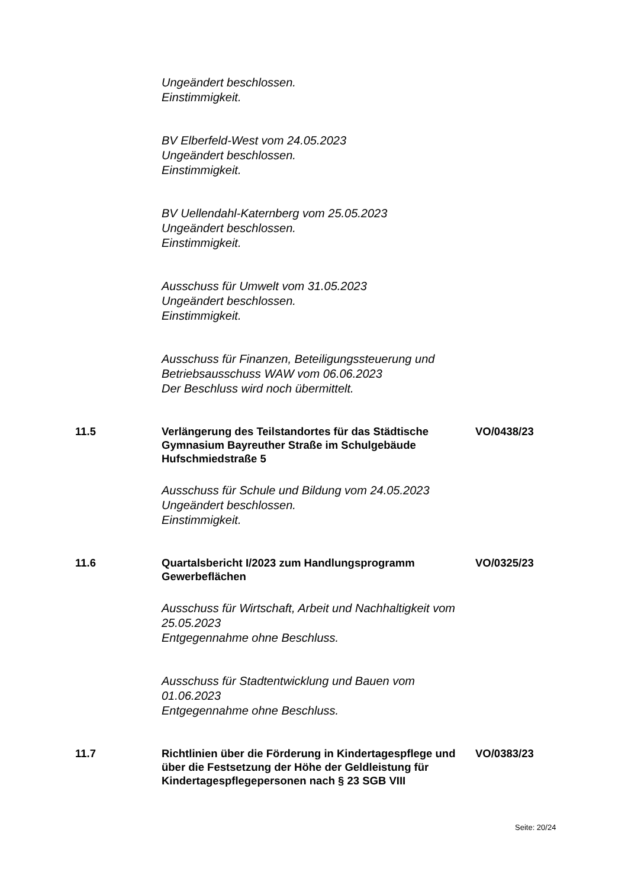Ungeändert beschlossen.
Einstimmigkeit.
BV Elberfeld-West vom 24.05.2023
Ungeändert beschlossen.
Einstimmigkeit.
BV Uellendahl-Katernberg vom 25.05.2023
Ungeändert beschlossen.
Einstimmigkeit.
Ausschuss für Umwelt vom 31.05.2023
Ungeändert beschlossen.
Einstimmigkeit.
Ausschuss für Finanzen, Beteiligungssteuerung und Betriebsausschuss WAW vom 06.06.2023
Der Beschluss wird noch übermittelt.
11.5 Verlängerung des Teilstandortes für das Städtische Gymnasium Bayreuther Straße im Schulgebäude Hufschmiedstraße 5
VO/0438/23
Ausschuss für Schule und Bildung vom 24.05.2023
Ungeändert beschlossen.
Einstimmigkeit.
11.6 Quartalsbericht I/2023 zum Handlungsprogramm Gewerbeflächen
VO/0325/23
Ausschuss für Wirtschaft, Arbeit und Nachhaltigkeit vom 25.05.2023
Entgegennahme ohne Beschluss.
Ausschuss für Stadtentwicklung und Bauen vom 01.06.2023
Entgegennahme ohne Beschluss.
11.7 Richtlinien über die Förderung in Kindertagespflege und über die Festsetzung der Höhe der Geldleistung für Kindertagespflegepersonen nach § 23 SGB VIII
VO/0383/23
Seite: 20/24